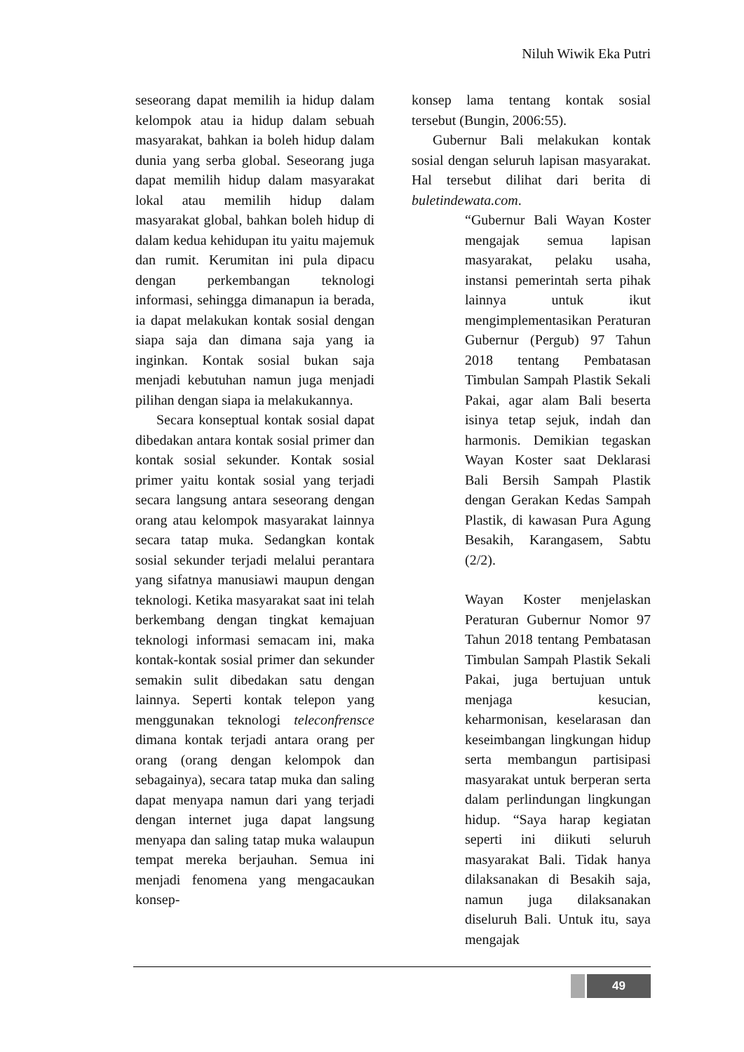Niluh Wiwik Eka Putri
seseorang dapat memilih ia hidup dalam kelompok atau ia hidup dalam sebuah masyarakat, bahkan ia boleh hidup dalam dunia yang serba global. Seseorang juga dapat memilih hidup dalam masyarakat lokal atau memilih hidup dalam masyarakat global, bahkan boleh hidup di dalam kedua kehidupan itu yaitu majemuk dan rumit. Kerumitan ini pula dipacu dengan perkembangan teknologi informasi, sehingga dimanapun ia berada, ia dapat melakukan kontak sosial dengan siapa saja dan dimana saja yang ia inginkan. Kontak sosial bukan saja menjadi kebutuhan namun juga menjadi pilihan dengan siapa ia melakukannya.
Secara konseptual kontak sosial dapat dibedakan antara kontak sosial primer dan kontak sosial sekunder. Kontak sosial primer yaitu kontak sosial yang terjadi secara langsung antara seseorang dengan orang atau kelompok masyarakat lainnya secara tatap muka. Sedangkan kontak sosial sekunder terjadi melalui perantara yang sifatnya manusiawi maupun dengan teknologi. Ketika masyarakat saat ini telah berkembang dengan tingkat kemajuan teknologi informasi semacam ini, maka kontak-kontak sosial primer dan sekunder semakin sulit dibedakan satu dengan lainnya. Seperti kontak telepon yang menggunakan teknologi teleconfrensce dimana kontak terjadi antara orang per orang (orang dengan kelompok dan sebagainya), secara tatap muka dan saling dapat menyapa namun dari yang terjadi dengan internet juga dapat langsung menyapa dan saling tatap muka walaupun tempat mereka berjauhan. Semua ini menjadi fenomena yang mengacaukan konsep-
konsep lama tentang kontak sosial tersebut (Bungin, 2006:55).
Gubernur Bali melakukan kontak sosial dengan seluruh lapisan masyarakat. Hal tersebut dilihat dari berita di buletindewata.com.
“Gubernur Bali Wayan Koster mengajak semua lapisan masyarakat, pelaku usaha, instansi pemerintah serta pihak lainnya untuk ikut mengimplementasikan Peraturan Gubernur (Pergub) 97 Tahun 2018 tentang Pembatasan Timbulan Sampah Plastik Sekali Pakai, agar alam Bali beserta isinya tetap sejuk, indah dan harmonis. Demikian tegaskan Wayan Koster saat Deklarasi Bali Bersih Sampah Plastik dengan Gerakan Kedas Sampah Plastik, di kawasan Pura Agung Besakih, Karangasem, Sabtu (2/2).
Wayan Koster menjelaskan Peraturan Gubernur Nomor 97 Tahun 2018 tentang Pembatasan Timbulan Sampah Plastik Sekali Pakai, juga bertujuan untuk menjaga kesucian, keharmonisan, keselarasan dan keseimbangan lingkungan hidup serta membangun partisipasi masyarakat untuk berperan serta dalam perlindungan lingkungan hidup. “Saya harap kegiatan seperti ini diikuti seluruh masyarakat Bali. Tidak hanya dilaksanakan di Besakih saja, namun juga dilaksanakan diseluruh Bali. Untuk itu, saya mengajak
49